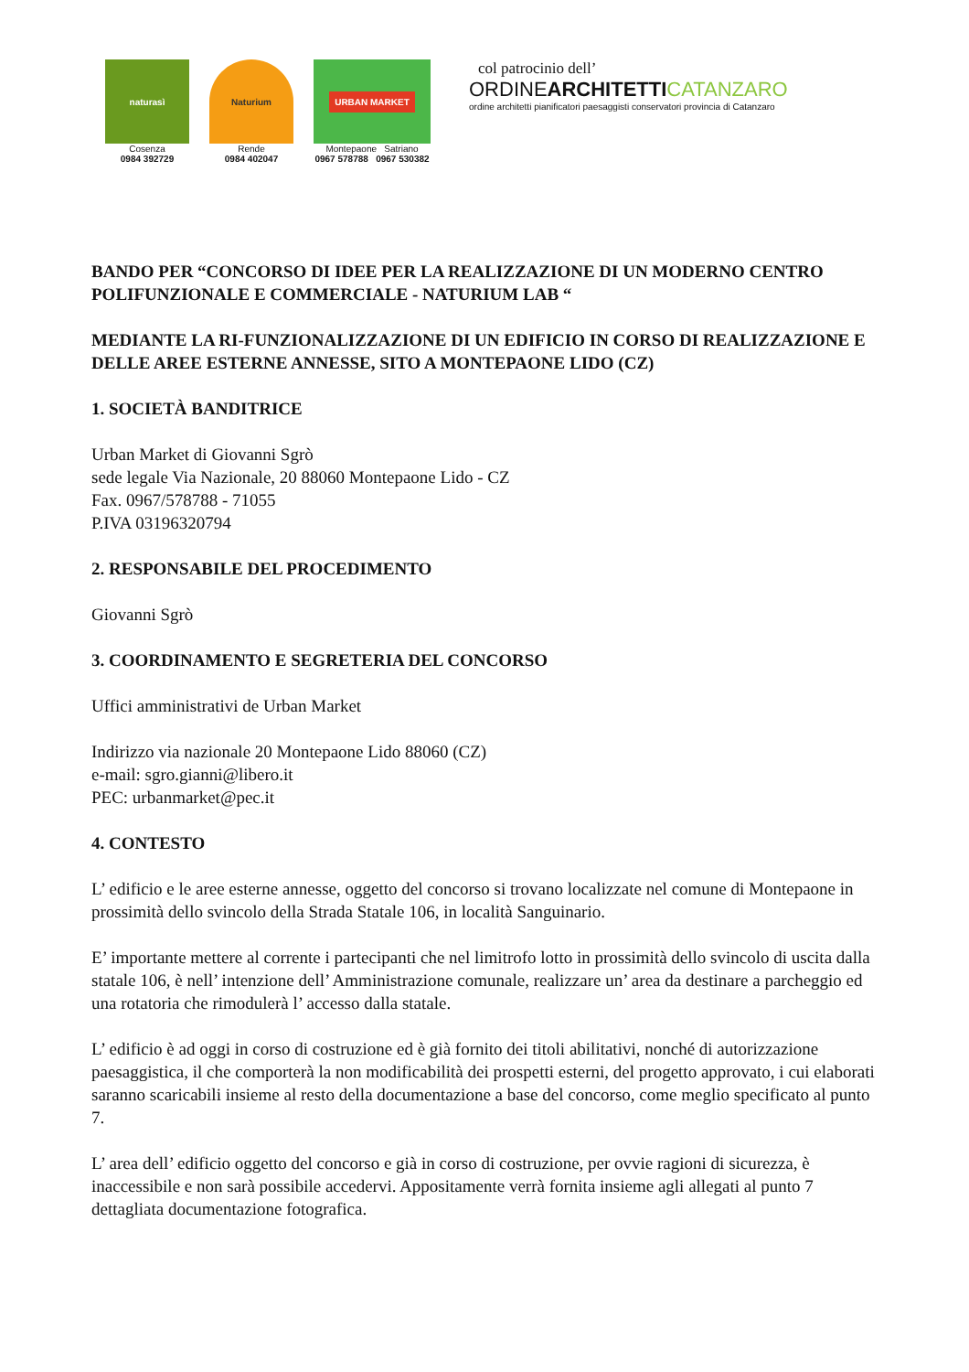naturasì
Cosenza
0984 392729
Naturium
Rende
0984 402047
URBAN MARKET
Montepaone Satriano
0967 578788 0967 530382
col patrocinio dell’
ORDINEARCHITETTI CATANZARO
ordine architetti pianificatori paesaggisti conservatori provincia di Catanzaro
BANDO PER “CONCORSO DI IDEE PER LA REALIZZAZIONE DI UN MODERNO CENTRO POLIFUNZIONALE E COMMERCIALE - NATURIUM LAB “
MEDIANTE LA RI-FUNZIONALIZZAZIONE DI UN EDIFICIO IN CORSO DI REALIZZAZIONE E DELLE AREE ESTERNE ANNESSE, SITO A MONTEPAONE LIDO (CZ)
1. SOCIETÀ BANDITRICE
Urban Market di Giovanni Sgrò
sede legale Via Nazionale, 20 88060 Montepaone Lido - CZ
Fax. 0967/578788 - 71055
P.IVA 03196320794
2. RESPONSABILE DEL PROCEDIMENTO
Giovanni Sgrò
3. COORDINAMENTO E SEGRETERIA DEL CONCORSO
Uffici amministrativi de Urban Market
Indirizzo via nazionale 20 Montepaone Lido 88060 (CZ)
e-mail: sgro.gianni@libero.it
PEC: urbanmarket@pec.it
4. CONTESTO
L’ edificio e le aree esterne annesse, oggetto del concorso si trovano localizzate nel comune di Montepaone in prossimità dello svincolo della Strada Statale 106, in località Sanguinario.
E’ importante mettere al corrente i partecipanti che nel limitrofo lotto in prossimità dello svincolo di uscita dalla statale 106, è nell’ intenzione dell’ Amministrazione comunale, realizzare un’ area da destinare a parcheggio ed una rotatoria che rimodulerà l’ accesso dalla statale.
L’ edificio è ad oggi in corso di costruzione ed è già fornito dei titoli abilitativi, nonché di autorizzazione paesaggistica, il che comporterà la non modificabilità dei prospetti esterni, del progetto approvato, i cui elaborati saranno scaricabili insieme al resto della documentazione a base del concorso, come meglio specificato al punto 7.
L’ area dell’ edificio oggetto del concorso e già in corso di costruzione, per ovvie ragioni di sicurezza, è inaccessibile e non sarà possibile accedervi. Appositamente verrà fornita insieme agli allegati al punto 7 dettagliata documentazione fotografica.